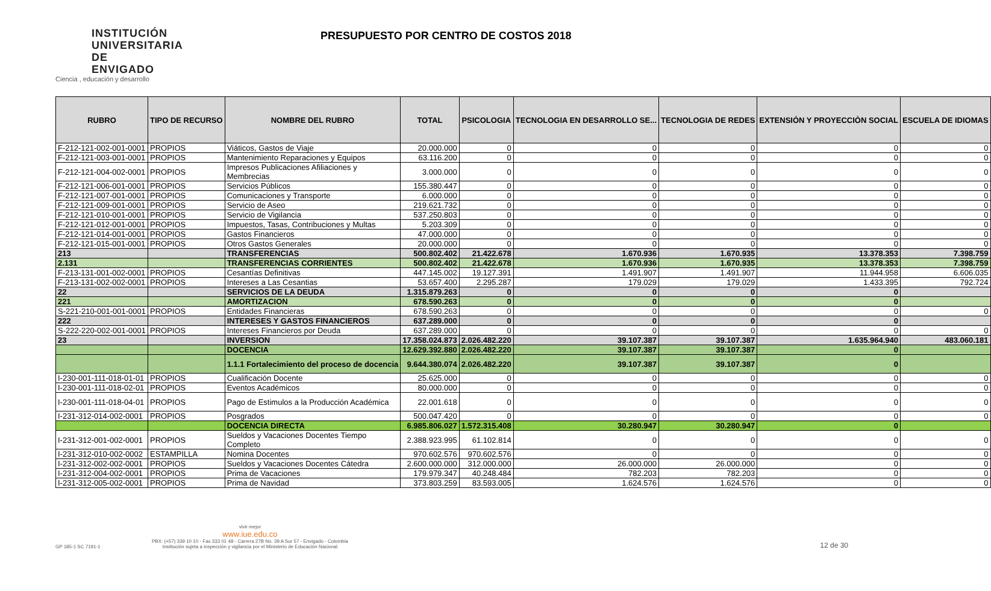INSTITUCIÓN UNIVERSITARIA DE ENVIGADO
Ciencia , educación y desarrollo
PRESUPUESTO POR CENTRO DE COSTOS 2018
| RUBRO | TIPO DE RECURSO | NOMBRE DEL RUBRO | TOTAL | PSICOLOGIA | TECNOLOGIA EN DESARROLLO SE... | TECNOLOGIA DE REDES | EXTENSIÓN Y PROYECCIÒN SOCIAL | ESCUELA DE IDIOMAS |
| --- | --- | --- | --- | --- | --- | --- | --- | --- |
| F-212-121-002-001-0001 | PROPIOS | Viáticos, Gastos de Viaje | 20.000.000 | 0 | 0 | 0 | 0 | 0 |
| F-212-121-003-001-0001 | PROPIOS | Mantenimiento Reparaciones y Equipos | 63.116.200 | 0 | 0 | 0 | 0 | 0 |
| F-212-121-004-002-0001 | PROPIOS | Impresos Publicaciones Afiliaciones y Membrecias | 3.000.000 | 0 | 0 | 0 | 0 | 0 |
| F-212-121-006-001-0001 | PROPIOS | Servicios Públicos | 155.380.447 | 0 | 0 | 0 | 0 | 0 |
| F-212-121-007-001-0001 | PROPIOS | Comunicaciones y Transporte | 6.000.000 | 0 | 0 | 0 | 0 | 0 |
| F-212-121-009-001-0001 | PROPIOS | Servicio de Aseo | 219.621.732 | 0 | 0 | 0 | 0 | 0 |
| F-212-121-010-001-0001 | PROPIOS | Servicio de Vigilancia | 537.250.803 | 0 | 0 | 0 | 0 | 0 |
| F-212-121-012-001-0001 | PROPIOS | Impuestos, Tasas, Contribuciones y Multas | 5.203.309 | 0 | 0 | 0 | 0 | 0 |
| F-212-121-014-001-0001 | PROPIOS | Gastos Financieros | 47.000.000 | 0 | 0 | 0 | 0 | 0 |
| F-212-121-015-001-0001 | PROPIOS | Otros Gastos Generales | 20.000.000 | 0 | 0 | 0 | 0 | 0 |
| 213 | | TRANSFERENCIAS | 500.802.402 | 21.422.678 | 1.670.936 | 1.670.935 | 13.378.353 | 7.398.759 |
| 2.131 | | TRANSFERENCIAS CORRIENTES | 500.802.402 | 21.422.678 | 1.670.936 | 1.670.935 | 13.378.353 | 7.398.759 |
| F-213-131-001-002-0001 | PROPIOS | Cesantías Definitivas | 447.145.002 | 19.127.391 | 1.491.907 | 1.491.907 | 11.944.958 | 6.606.035 |
| F-213-131-002-002-0001 | PROPIOS | Intereses a Las Cesantias | 53.657.400 | 2.295.287 | 179.029 | 179.029 | 1.433.395 | 792.724 |
| 22 | | SERVICIOS DE LA DEUDA | 1.315.879.263 | 0 | 0 | 0 | 0 | |
| 221 | | AMORTIZACION | 678.590.263 | 0 | 0 | 0 | 0 | |
| S-221-210-001-001-0001 | PROPIOS | Entidades Financieras | 678.590.263 | 0 | 0 | 0 | 0 | 0 |
| 222 | | INTERESES Y GASTOS FINANCIEROS | 637.289.000 | 0 | 0 | 0 | 0 | |
| S-222-220-002-001-0001 | PROPIOS | Intereses Financieros por Deuda | 637.289.000 | 0 | 0 | 0 | 0 | 0 |
| 23 | | INVERSION | 17.358.024.873 | 2.026.482.220 | 39.107.387 | 39.107.387 | 1.635.964.940 | 483.060.181 |
| | | DOCENCIA | 12.629.392.880 | 2.026.482.220 | 39.107.387 | 39.107.387 | 0 | |
| | | 1.1.1 Fortalecimiento del proceso de docencia | 9.644.380.074 | 2.026.482.220 | 39.107.387 | 39.107.387 | 0 | |
| I-230-001-111-018-01-01 | PROPIOS | Cualificación Docente | 25.625.000 | 0 | 0 | 0 | 0 | 0 |
| I-230-001-111-018-02-01 | PROPIOS | Eventos Académicos | 80.000.000 | 0 | 0 | 0 | 0 | 0 |
| I-230-001-111-018-04-01 | PROPIOS | Pago de Estimulos a la Producción Académica | 22.001.618 | 0 | 0 | 0 | 0 | 0 |
| I-231-312-014-002-0001 | PROPIOS | Posgrados | 500.047.420 | 0 | 0 | 0 | 0 | 0 |
| | | DOCENCIA DIRECTA | 6.985.806.027 | 1.572.315.408 | 30.280.947 | 30.280.947 | 0 | |
| I-231-312-001-002-0001 | PROPIOS | Sueldos y Vacaciones Docentes Tiempo Completo | 2.388.923.995 | 61.102.814 | 0 | 0 | 0 | 0 |
| I-231-312-010-002-0002 | ESTAMPILLA | Nomina Docentes | 970.602.576 | 970.602.576 | 0 | 0 | 0 | 0 |
| I-231-312-002-002-0001 | PROPIOS | Sueldos y Vacaciones Docentes Cátedra | 2.600.000.000 | 312.000.000 | 26.000.000 | 26.000.000 | 0 | 0 |
| I-231-312-004-002-0001 | PROPIOS | Prima de Vacaciones | 179.979.347 | 40.248.484 | 782.203 | 782.203 | 0 | 0 |
| I-231-312-005-002-0001 | PROPIOS | Prima de Navidad | 373.803.259 | 83.593.005 | 1.624.576 | 1.624.576 | 0 | 0 |
GP 185-1 SC 7191-1
vivir mejor
www.iue.edu.co
PBX: (+57) 339 10 10 - Fax 333 01 48 - Carrera 27B No. 39 A Sur 57 - Envigado - Colombia
Institución sujeta a inspección y vigilancia por el Ministerio de Educación Nacional
12 de 30